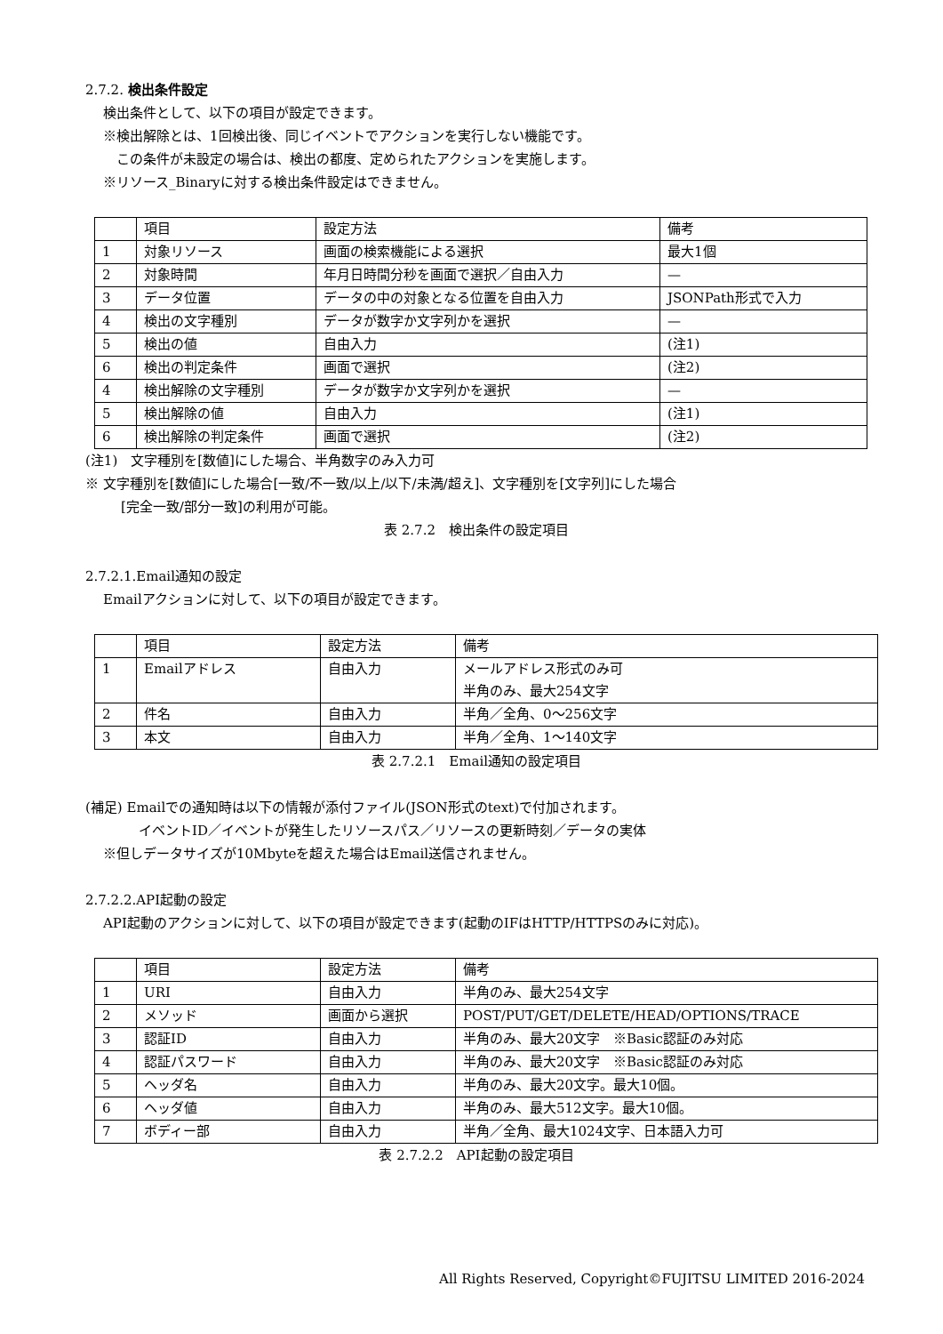2.7.2. 検出条件設定
検出条件として、以下の項目が設定できます。
※検出解除とは、1回検出後、同じイベントでアクションを実行しない機能です。
　この条件が未設定の場合は、検出の都度、定められたアクションを実施します。
※リソース_Binaryに対する検出条件設定はできません。
| | 項目 | 設定方法 | 備考 |
| 1 | 対象リソース | 画面の検索機能による選択 | 最大1個 |
| 2 | 対象時間 | 年月日時間分秒を画面で選択／自由入力 | — |
| 3 | データ位置 | データの中の対象となる位置を自由入力 | JSONPath形式で入力 |
| 4 | 検出の文字種別 | データが数字か文字列かを選択 | — |
| 5 | 検出の値 | 自由入力 | (注1) |
| 6 | 検出の判定条件 | 画面で選択 | (注2) |
| 4 | 検出解除の文字種別 | データが数字か文字列かを選択 | — |
| 5 | 検出解除の値 | 自由入力 | (注1) |
| 6 | 検出解除の判定条件 | 画面で選択 | (注2) |
(注1)　文字種別を[数値]にした場合、半角数字のみ入力可
※ 文字種別を[数値]にした場合[一致/不一致/以上/以下/未満/超え]、文字種別を[文字列]にした場合
[完全一致/部分一致]の利用が可能。
表 2.7.2　検出条件の設定項目
2.7.2.1.Email通知の設定
Emailアクションに対して、以下の項目が設定できます。
| | 項目 | 設定方法 | 備考 |
| 1 | Emailアドレス | 自由入力 | メールアドレス形式のみ可 半角のみ、最大254文字 |
| 2 | 件名 | 自由入力 | 半角／全角、0～256文字 |
| 3 | 本文 | 自由入力 | 半角／全角、1～140文字 |
表 2.7.2.1　Email通知の設定項目
(補足) Emailでの通知時は以下の情報が添付ファイル(JSON形式のtext)で付加されます。
イベントID／イベントが発生したリソースパス／リソースの更新時刻／データの実体
※但しデータサイズが10Mbyteを超えた場合はEmail送信されません。
2.7.2.2.API起動の設定
API起動のアクションに対して、以下の項目が設定できます(起動のIFはHTTP/HTTPSのみに対応)。
| | 項目 | 設定方法 | 備考 |
| 1 | URI | 自由入力 | 半角のみ、最大254文字 |
| 2 | メソッド | 画面から選択 | POST/PUT/GET/DELETE/HEAD/OPTIONS/TRACE |
| 3 | 認証ID | 自由入力 | 半角のみ、最大20文字 ※Basic認証のみ対応 |
| 4 | 認証パスワード | 自由入力 | 半角のみ、最大20文字 ※Basic認証のみ対応 |
| 5 | ヘッダ名 | 自由入力 | 半角のみ、最大20文字。最大10個。 |
| 6 | ヘッダ値 | 自由入力 | 半角のみ、最大512文字。最大10個。 |
| 7 | ボディー部 | 自由入力 | 半角／全角、最大1024文字、日本語入力可 |
表 2.7.2.2　API起動の設定項目
All Rights Reserved, Copyright©FUJITSU LIMITED 2016-2024